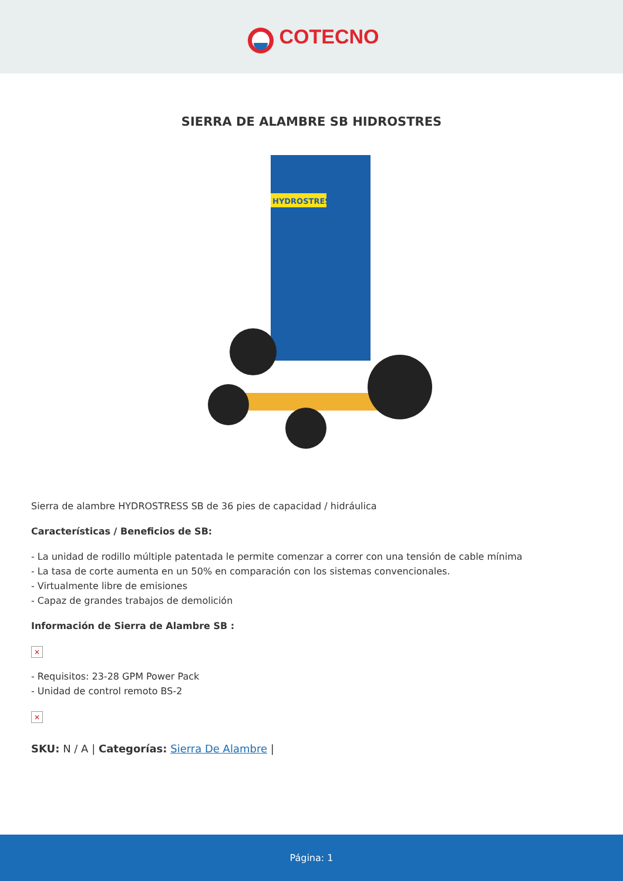COTECNO
SIERRA DE ALAMBRE SB HIDROSTRES
HYDROSTRESS
Sierra de alambre HYDROSTRESS SB de 36 pies de capacidad / hidráulica
Características / Beneficios de SB:
- La unidad de rodillo múltiple patentada le permite comenzar a correr con una tensión de cable mínima
- La tasa de corte aumenta en un 50% en comparación con los sistemas convencionales.
- Virtualmente libre de emisiones
- Capaz de grandes trabajos de demolición
Información de Sierra de Alambre SB :
×
- Requisitos: 23-28 GPM Power Pack
- Unidad de control remoto BS-2
×
SKU: N / A | Categorías: Sierra De Alambre |
Página: 1